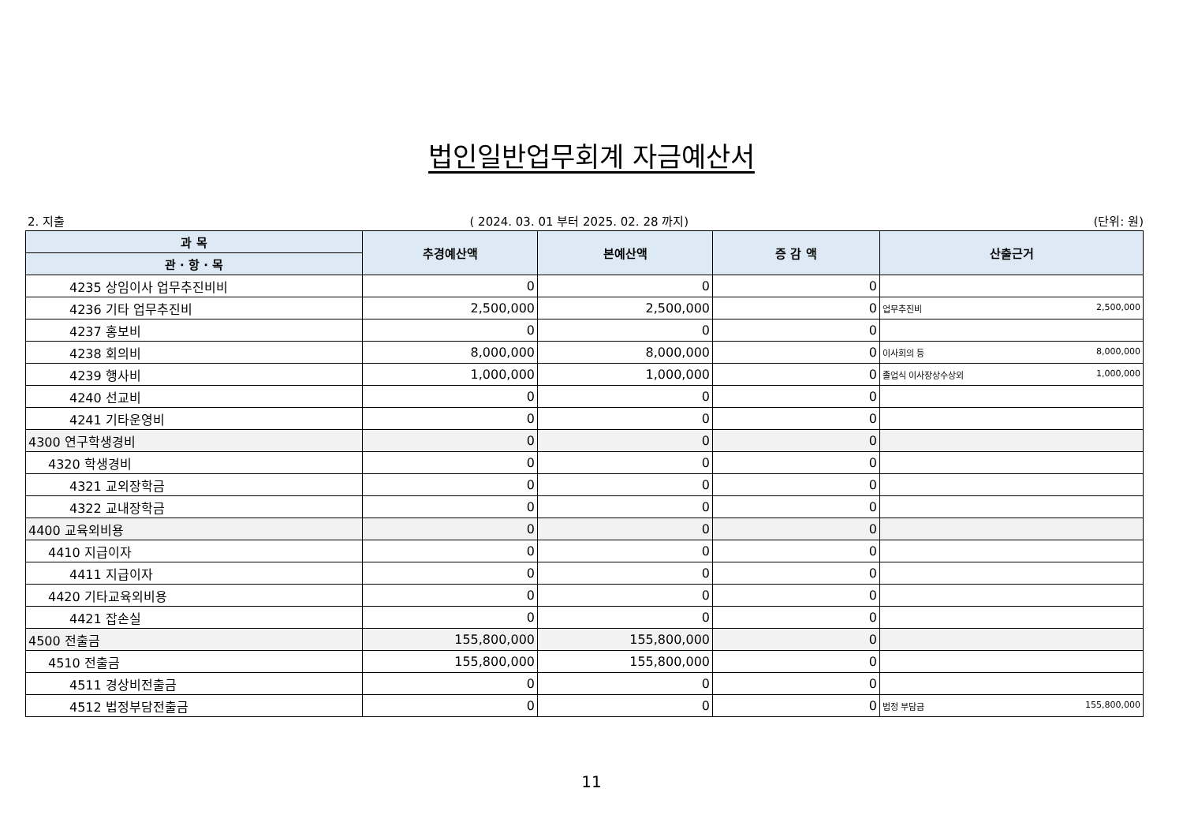법인일반업무회계 자금예산서
2. 지출 ( 2024. 03. 01 부터 2025. 02. 28 까지) (단위: 원)
| 과 목 | 추경예산액 | 본예산액 | 증 감 액 | 산출근거 |
| --- | --- | --- | --- | --- |
| 관 · 항 · 목 | | | | |
| 4235 상임이사 업무추진비비 | 0 | 0 | 0 | |
| 4236 기타 업무추진비 | 2,500,000 | 2,500,000 | 0 | 업무추진비 2,500,000 |
| 4237 홍보비 | 0 | 0 | 0 | |
| 4238 회의비 | 8,000,000 | 8,000,000 | 0 | 이사회의 등 8,000,000 |
| 4239 행사비 | 1,000,000 | 1,000,000 | 0 | 졸업식 이사장상수상외 1,000,000 |
| 4240 선교비 | 0 | 0 | 0 | |
| 4241 기타운영비 | 0 | 0 | 0 | |
| 4300 연구학생경비 | 0 | 0 | 0 | |
| 4320 학생경비 | 0 | 0 | 0 | |
| 4321 교외장학금 | 0 | 0 | 0 | |
| 4322 교내장학금 | 0 | 0 | 0 | |
| 4400 교육외비용 | 0 | 0 | 0 | |
| 4410 지급이자 | 0 | 0 | 0 | |
| 4411 지급이자 | 0 | 0 | 0 | |
| 4420 기타교육외비용 | 0 | 0 | 0 | |
| 4421 잡손실 | 0 | 0 | 0 | |
| 4500 전출금 | 155,800,000 | 155,800,000 | 0 | |
| 4510 전출금 | 155,800,000 | 155,800,000 | 0 | |
| 4511 경상비전출금 | 0 | 0 | 0 | |
| 4512 법정부담전출금 | 0 | 0 | 0 | 법정 부담금 155,800,000 |
11